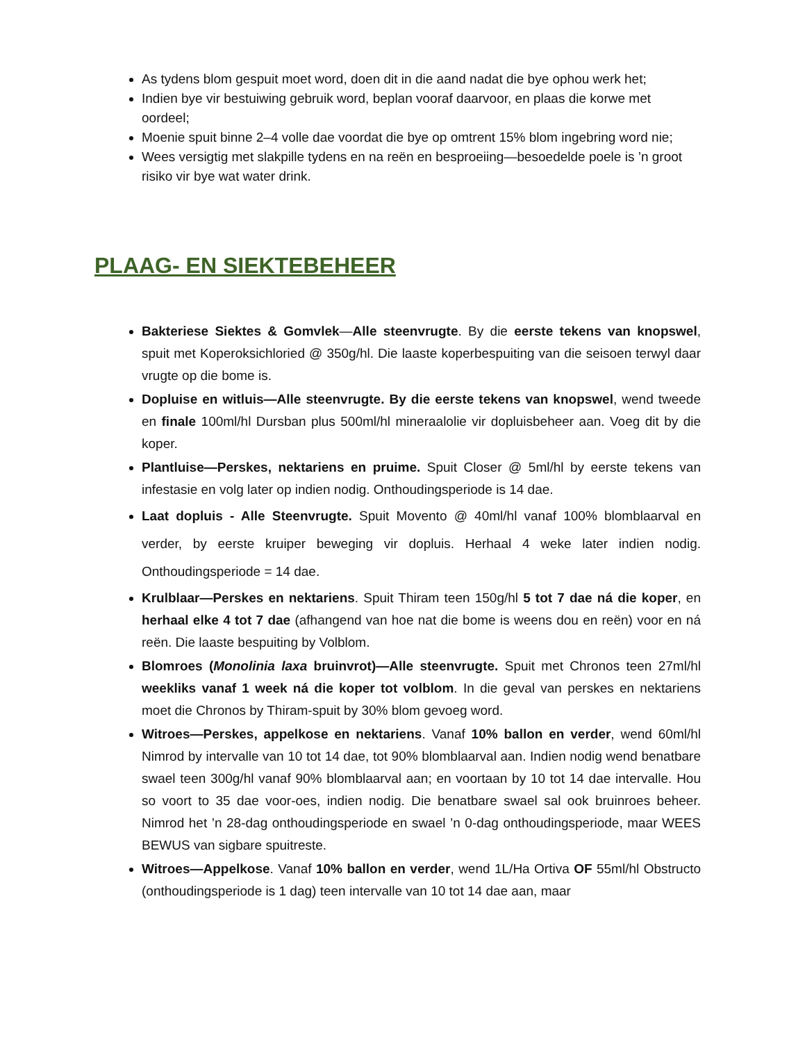As tydens blom gespuit moet word, doen dit in die aand nadat die bye ophou werk het;
Indien bye vir bestuiwing gebruik word, beplan vooraf daarvoor, en plaas die korwe met oordeel;
Moenie spuit binne 2–4 volle dae voordat die bye op omtrent 15% blom ingebring word nie;
Wees versigtig met slakpille tydens en na reën en besproeiing—besoedelde poele is ’n groot risiko vir bye wat water drink.
PLAAG- EN SIEKTEBEHEER
Bakteriese Siektes & Gomvlek—Alle steenvrugte. By die eerste tekens van knopswel, spuit met Koperoksichloried @ 350g/hl. Die laaste koperbespuiting van die seisoen terwyl daar vrugte op die bome is.
Dopluise en witluis—Alle steenvrugte. By die eerste tekens van knopswel, wend tweede en finale 100ml/hl Dursban plus 500ml/hl mineraalolie vir dopluisbeheer aan. Voeg dit by die koper.
Plantluise—Perskes, nektariens en pruime. Spuit Closer @ 5ml/hl by eerste tekens van infestasie en volg later op indien nodig. Onthoudingsperiode is 14 dae.
Laat dopluis - Alle Steenvrugte. Spuit Movento @ 40ml/hl vanaf 100% blomblaarval en verder, by eerste kruiper beweging vir dopluis. Herhaal 4 weke later indien nodig. Onthoudingsperiode = 14 dae.
Krulblaar—Perskes en nektariens. Spuit Thiram teen 150g/hl 5 tot 7 dae ná die koper, en herhaal elke 4 tot 7 dae (afhangend van hoe nat die bome is weens dou en reën) voor en ná reën. Die laaste bespuiting by Volblom.
Blomroes (Monolinia laxa bruinvrot)—Alle steenvrugte. Spuit met Chronos teen 27ml/hl weekliks vanaf 1 week ná die koper tot volblom. In die geval van perskes en nektariens moet die Chronos by Thiram-spuit by 30% blom gevoeg word.
Witroes—Perskes, appelkose en nektariens. Vanaf 10% ballon en verder, wend 60ml/hl Nimrod by intervalle van 10 tot 14 dae, tot 90% blomblaarval aan. Indien nodig wend benatbare swael teen 300g/hl vanaf 90% blomblaarval aan; en voortaan by 10 tot 14 dae intervalle. Hou so voort to 35 dae voor-oes, indien nodig. Die benatbare swael sal ook bruinroes beheer. Nimrod het ’n 28-dag onthoudingsperiode en swael ’n 0-dag onthoudingsperiode, maar WEES BEWUS van sigbare spuitreste.
Witroes—Appelkose. Vanaf 10% ballon en verder, wend 1L/Ha Ortiva OF 55ml/hl Obstructo (onthoudingsperiode is 1 dag) teen intervalle van 10 tot 14 dae aan, maar